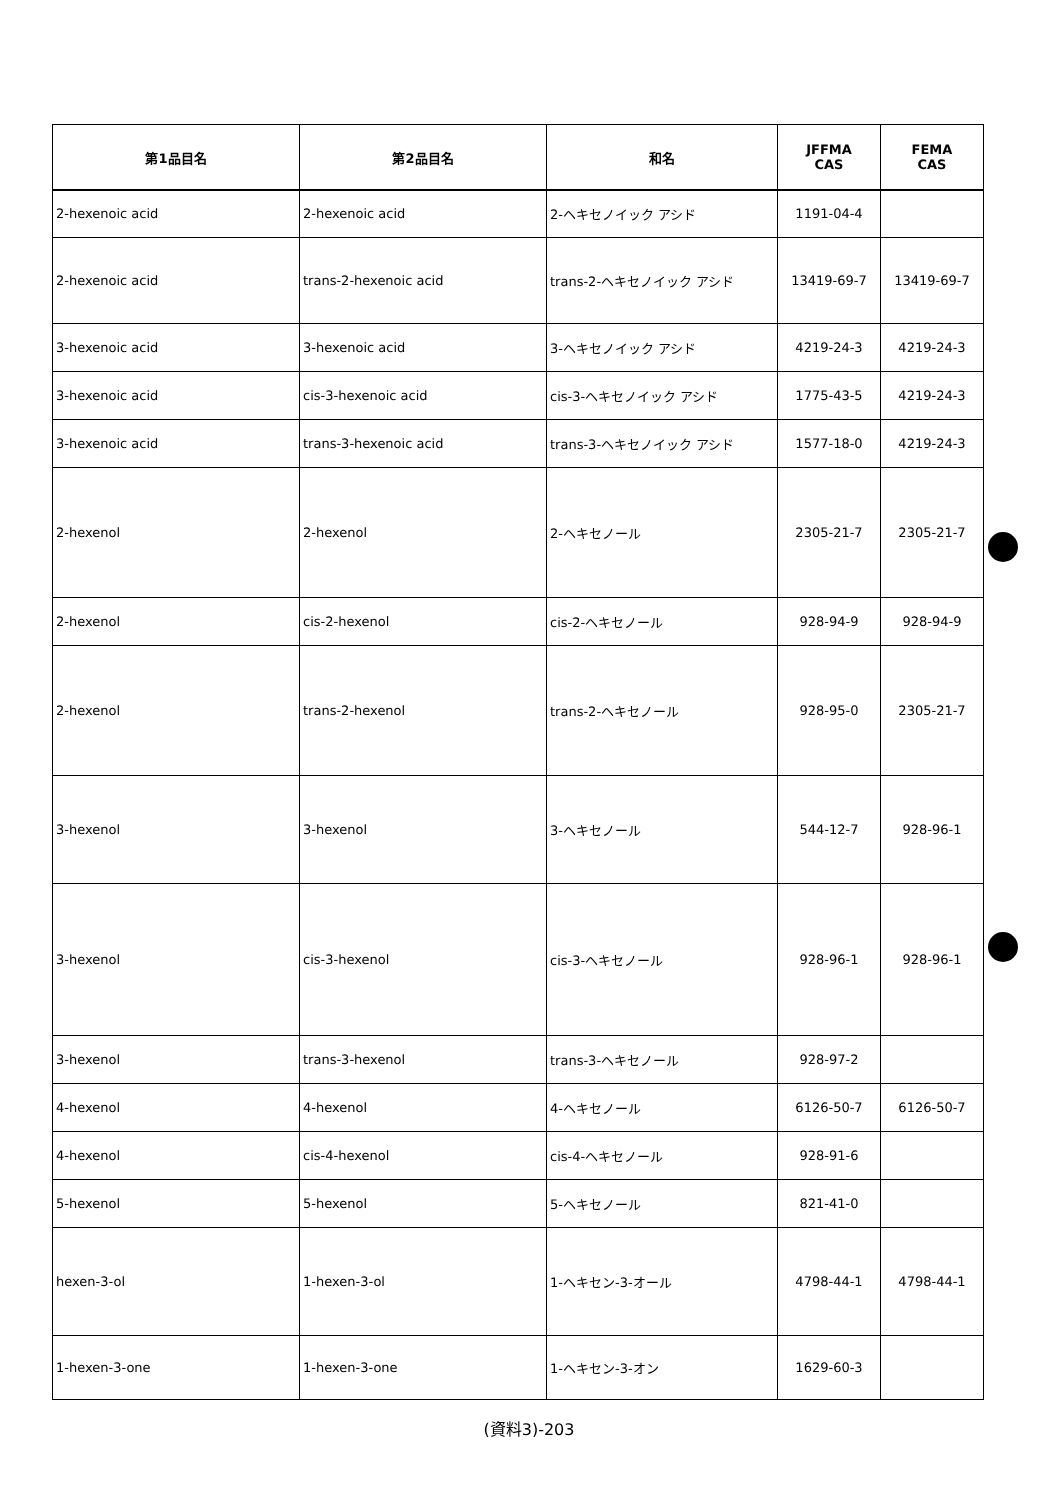| 第1品目名 | 第2品目名 | 和名 | JFFMA CAS | FEMA CAS |
| --- | --- | --- | --- | --- |
| 2-hexenoic acid | 2-hexenoic acid | 2-ヘキセノイック アシド | 1191-04-4 | |
| 2-hexenoic acid | trans-2-hexenoic acid | trans-2-ヘキセノイック アシド | 13419-69-7 | 13419-69-7 |
| 3-hexenoic acid | 3-hexenoic acid | 3-ヘキセノイック アシド | 4219-24-3 | 4219-24-3 |
| 3-hexenoic acid | cis-3-hexenoic acid | cis-3-ヘキセノイック アシド | 1775-43-5 | 4219-24-3 |
| 3-hexenoic acid | trans-3-hexenoic acid | trans-3-ヘキセノイック アシド | 1577-18-0 | 4219-24-3 |
| 2-hexenol | 2-hexenol | 2-ヘキセノール | 2305-21-7 | 2305-21-7 |
| 2-hexenol | cis-2-hexenol | cis-2-ヘキセノール | 928-94-9 | 928-94-9 |
| 2-hexenol | trans-2-hexenol | trans-2-ヘキセノール | 928-95-0 | 2305-21-7 |
| 3-hexenol | 3-hexenol | 3-ヘキセノール | 544-12-7 | 928-96-1 |
| 3-hexenol | cis-3-hexenol | cis-3-ヘキセノール | 928-96-1 | 928-96-1 |
| 3-hexenol | trans-3-hexenol | trans-3-ヘキセノール | 928-97-2 | |
| 4-hexenol | 4-hexenol | 4-ヘキセノール | 6126-50-7 | 6126-50-7 |
| 4-hexenol | cis-4-hexenol | cis-4-ヘキセノール | 928-91-6 | |
| 5-hexenol | 5-hexenol | 5-ヘキセノール | 821-41-0 | |
| hexen-3-ol | 1-hexen-3-ol | 1-ヘキセン-3-オール | 4798-44-1 | 4798-44-1 |
| 1-hexen-3-one | 1-hexen-3-one | 1-ヘキセン-3-オン | 1629-60-3 | |
(資料3)-203